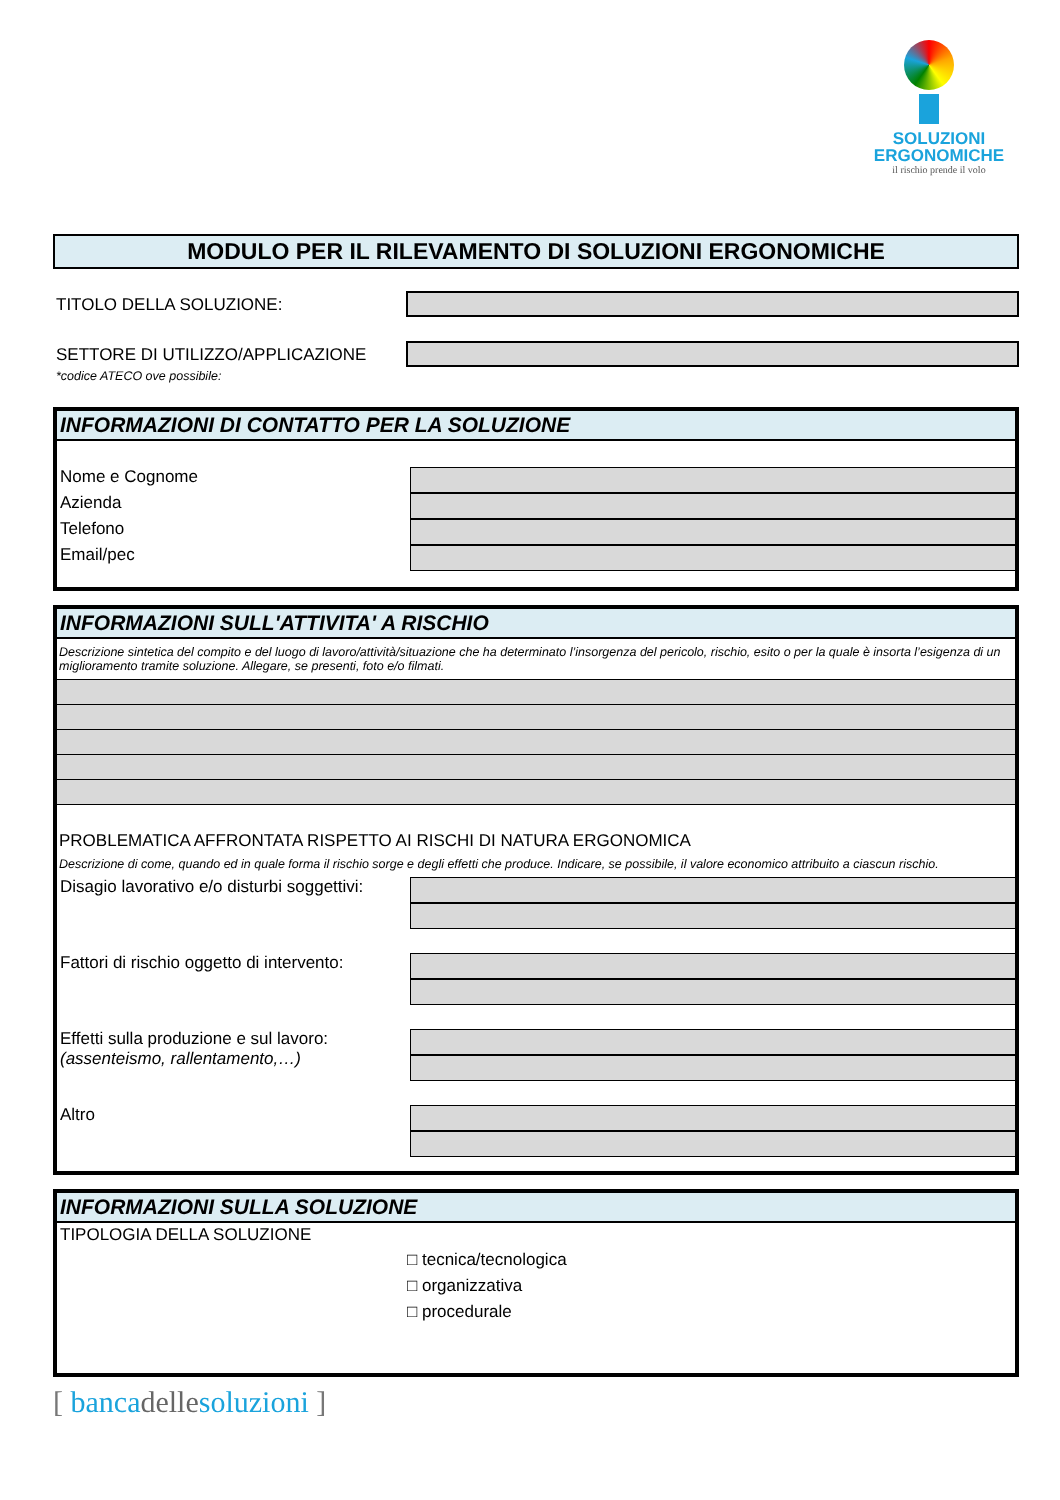SOLUZIONI
ERGONOMICHE
il rischio prende il volo
MODULO PER IL RILEVAMENTO DI SOLUZIONI ERGONOMICHE
TITOLO DELLA SOLUZIONE:
SETTORE DI UTILIZZO/APPLICAZIONE
*codice ATECO ove possibile:
INFORMAZIONI DI CONTATTO PER LA SOLUZIONE
Nome e Cognome
Azienda
Telefono
Email/pec
INFORMAZIONI SULL'ATTIVITA' A RISCHIO
Descrizione sintetica del compito e del luogo di lavoro/attività/situazione che ha determinato l’insorgenza del pericolo, rischio, esito o per la quale è insorta l’esigenza di un miglioramento tramite soluzione. Allegare, se presenti, foto e/o filmati.
PROBLEMATICA AFFRONTATA RISPETTO AI RISCHI DI NATURA ERGONOMICA
Descrizione di come, quando ed in quale forma il rischio sorge e degli effetti che produce. Indicare, se possibile, il valore economico attribuito a ciascun rischio.
Disagio lavorativo e/o disturbi soggettivi:
Fattori di rischio oggetto di intervento:
Effetti sulla produzione e sul lavoro:
(assenteismo, rallentamento,…)
Altro
INFORMAZIONI SULLA SOLUZIONE
TIPOLOGIA DELLA SOLUZIONE
□ tecnica/tecnologica
□ organizzativa
□ procedurale
[ bancadellesoluzioni ]